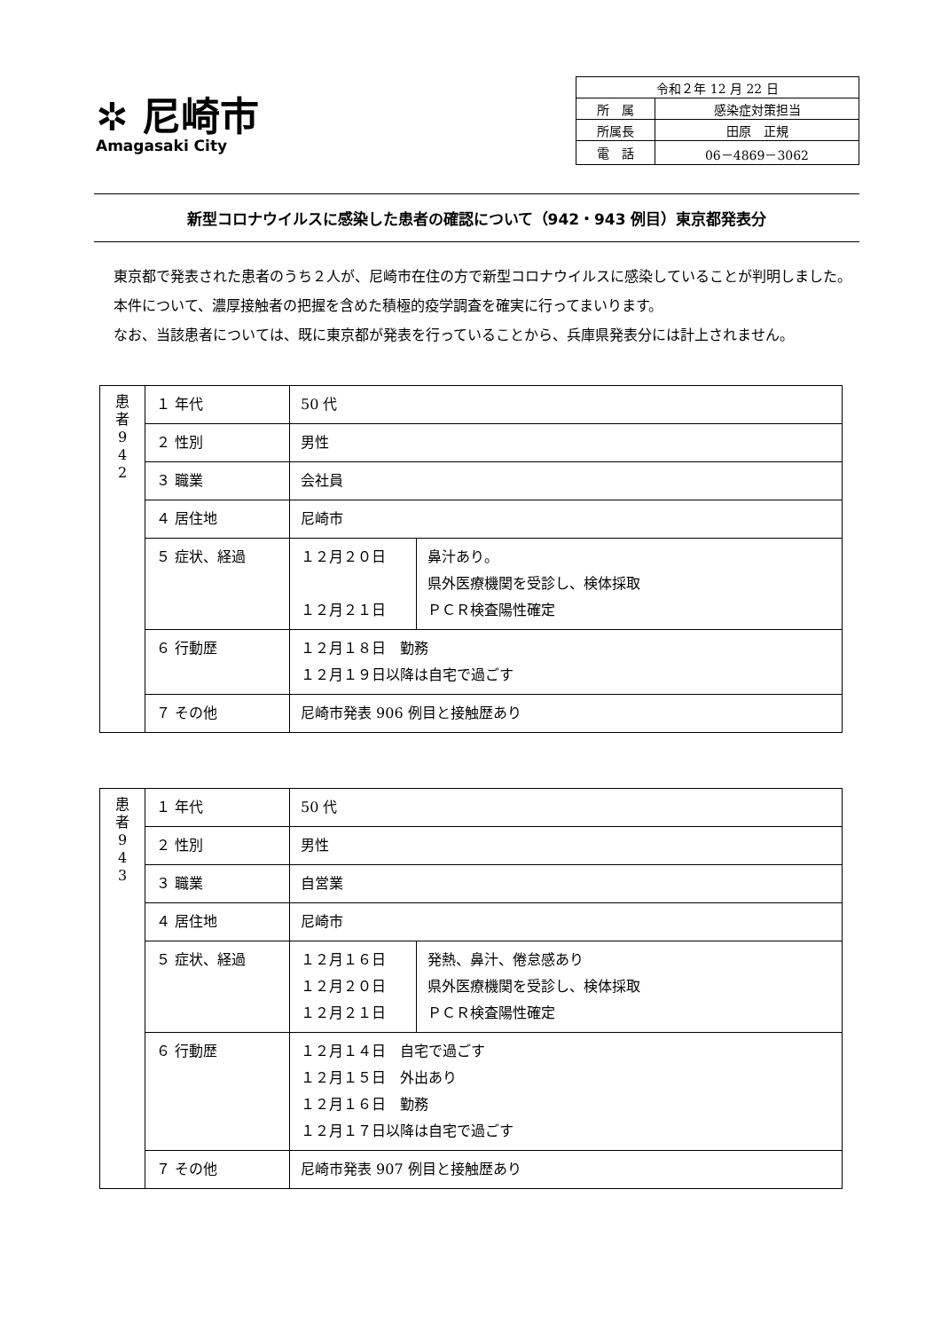✲ 尼崎市
Amagasaki City
| 令和２年 12 月 22 日 | |
| 所 属 | 感染症対策担当 |
| 所属長 | 田原 正規 |
| 電 話 | 06－4869－3062 |
新型コロナウイルスに感染した患者の確認について（942・943 例目）東京都発表分
東京都で発表された患者のうち２人が、尼崎市在住の方で新型コロナウイルスに感染していることが判明しました。
本件について、濃厚接触者の把握を含めた積極的疫学調査を確実に行ってまいります。
なお、当該患者については、既に東京都が発表を行っていることから、兵庫県発表分には計上されません。
| 患 者 9 4 2 | １ 年代 | 50 代 | |
| | ２ 性別 | 男性 | |
| | ３ 職業 | 会社員 | |
| | ４ 居住地 | 尼崎市 | |
| | ５ 症状、経過 | １２月２０日 １２月２１日 | 鼻汁あり。 県外医療機関を受診し、検体採取 ＰＣＲ検査陽性確定 |
| | ６ 行動歴 | １２月１８日 勤務 １２月１９日以降は自宅で過ごす | |
| | ７ その他 | 尼崎市発表 906 例目と接触歴あり | |
| 患 者 9 4 3 | １ 年代 | 50 代 | |
| | ２ 性別 | 男性 | |
| | ３ 職業 | 自営業 | |
| | ４ 居住地 | 尼崎市 | |
| | ５ 症状、経過 | １２月１６日 １２月２０日 １２月２１日 | 発熱、鼻汁、倦怠感あり 県外医療機関を受診し、検体採取 ＰＣＲ検査陽性確定 |
| | ６ 行動歴 | １２月１４日 自宅で過ごす １２月１５日 外出あり １２月１６日 勤務 １２月１７日以降は自宅で過ごす | |
| | ７ その他 | 尼崎市発表 907 例目と接触歴あり | |